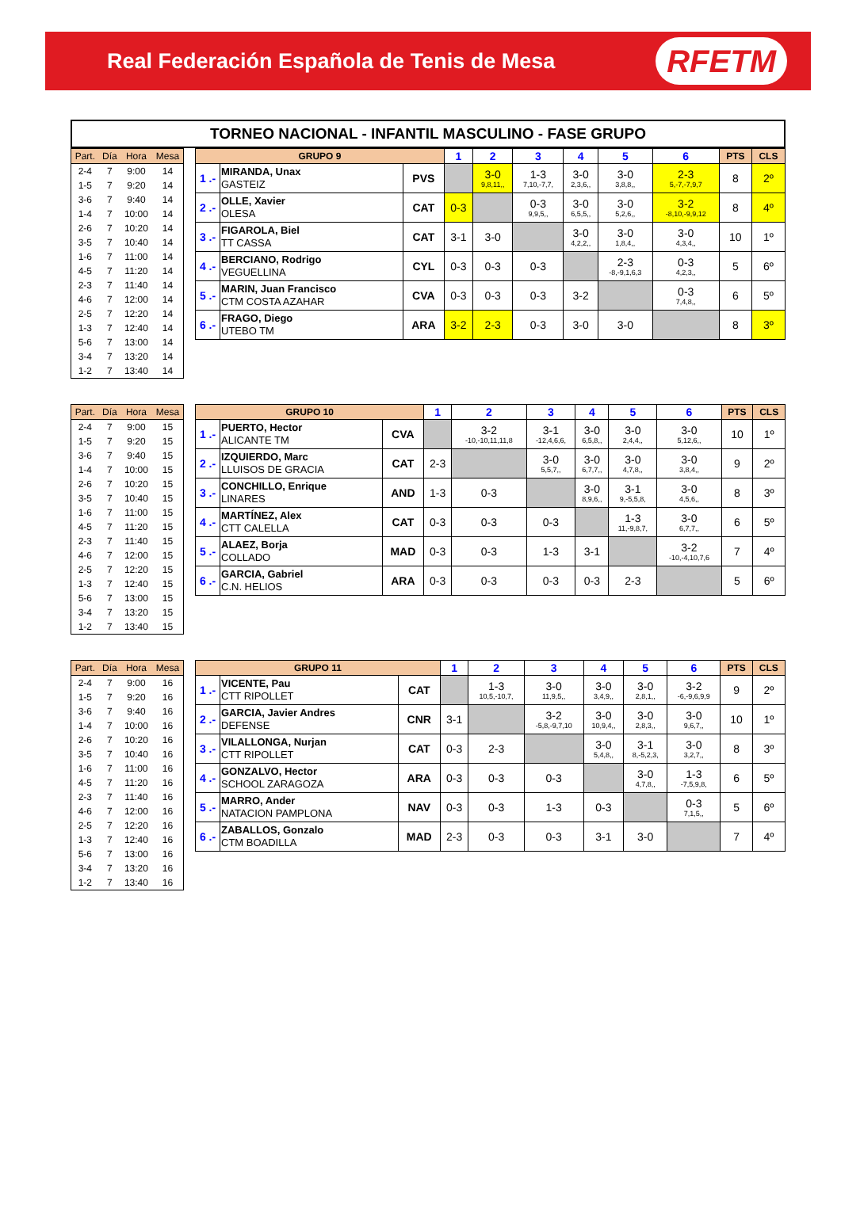Real Federación Española de Tenis de Mesa RFETM
TORNEO NACIONAL - INFANTIL MASCULINO - FASE GRUPO
| Part. | Día | Hora | Mesa |
| --- | --- | --- | --- |
| 2-4 | 7 | 9:00 | 14 |
| 1-5 | 7 | 9:20 | 14 |
| 3-6 | 7 | 9:40 | 14 |
| 1-4 | 7 | 10:00 | 14 |
| 2-6 | 7 | 10:20 | 14 |
| 3-5 | 7 | 10:40 | 14 |
| 1-6 | 7 | 11:00 | 14 |
| 4-5 | 7 | 11:20 | 14 |
| 2-3 | 7 | 11:40 | 14 |
| 4-6 | 7 | 12:00 | 14 |
| 2-5 | 7 | 12:20 | 14 |
| 1-3 | 7 | 12:40 | 14 |
| 5-6 | 7 | 13:00 | 14 |
| 3-4 | 7 | 13:20 | 14 |
| 1-2 | 7 | 13:40 | 14 |
| GRUPO 9 | | | 1 | 2 | 3 | 4 | 5 | 6 | PTS | CLS |
| --- | --- | --- | --- | --- | --- | --- | --- | --- | --- | --- |
| 1 .- | MIRANDA, Unax GASTEIZ | PVS | | 3-0 9,8,11,, | 1-3 7,10,-7,7, | 3-0 2,3,6,, | 3-0 3,8,8,, | 2-3 5,-7,-7,9,7 | 8 | 2º |
| 2 .- | OLLE, Xavier OLESA | CAT | 0-3 | | 0-3 9,9,5,, | 3-0 6,5,5,, | 3-0 5,2,6,, | 3-2 -8,10,-9,9,12 | 8 | 4º |
| 3 .- | FIGAROLA, Biel TT CASSA | CAT | 3-1 | 3-0 | | 3-0 4,2,2,, | 3-0 1,8,4,, | 3-0 4,3,4,, | 10 | 1º |
| 4 .- | BERCIANO, Rodrigo VEGUELLINA | CYL | 0-3 | 0-3 | 0-3 | | 2-3 -8,-9,1,6,3 | 0-3 4,2,3,, | 5 | 6º |
| 5 .- | MARIN, Juan Francisco CTM COSTA AZAHAR | CVA | 0-3 | 0-3 | 0-3 | 3-2 | | 0-3 7,4,8,, | 6 | 5º |
| 6 .- | FRAGO, Diego UTEBO TM | ARA | 3-2 | 2-3 | 0-3 | 3-0 | 3-0 | | 8 | 3º |
| Part. | Día | Hora | Mesa |
| --- | --- | --- | --- |
| 2-4 | 7 | 9:00 | 15 |
| 1-5 | 7 | 9:20 | 15 |
| 3-6 | 7 | 9:40 | 15 |
| 1-4 | 7 | 10:00 | 15 |
| 2-6 | 7 | 10:20 | 15 |
| 3-5 | 7 | 10:40 | 15 |
| 1-6 | 7 | 11:00 | 15 |
| 4-5 | 7 | 11:20 | 15 |
| 2-3 | 7 | 11:40 | 15 |
| 4-6 | 7 | 12:00 | 15 |
| 2-5 | 7 | 12:20 | 15 |
| 1-3 | 7 | 12:40 | 15 |
| 5-6 | 7 | 13:00 | 15 |
| 3-4 | 7 | 13:20 | 15 |
| 1-2 | 7 | 13:40 | 15 |
| GRUPO 10 | | | 1 | 2 | 3 | 4 | 5 | 6 | PTS | CLS |
| --- | --- | --- | --- | --- | --- | --- | --- | --- | --- | --- |
| 1 .- | PUERTO, Hector ALICANTE TM | CVA | | 3-2 -10,-10,11,11,8 | 3-1 -12,4,6,6, | 3-0 6,5,8,, | 3-0 2,4,4,, | 3-0 5,12,6,, | 10 | 1º |
| 2 .- | IZQUIERDO, Marc LLUISOS DE GRACIA | CAT | 2-3 | | 3-0 5,5,7,, | 3-0 6,7,7,, | 3-0 4,7,8,, | 3-0 3,8,4,, | 9 | 2º |
| 3 .- | CONCHILLO, Enrique LINARES | AND | 1-3 | 0-3 | | 3-0 8,9,6,, | 3-1 9,-5,5,8, | 3-0 4,5,6,, | 8 | 3º |
| 4 .- | MARTÍNEZ, Alex CTT CALELLA | CAT | 0-3 | 0-3 | 0-3 | | 1-3 11,-9,8,7, | 3-0 6,7,7,, | 6 | 5º |
| 5 .- | ALAEZ, Borja COLLADO | MAD | 0-3 | 0-3 | 1-3 | 3-1 | | 3-2 -10,-4,10,7,6 | 7 | 4º |
| 6 .- | GARCIA, Gabriel C.N. HELIOS | ARA | 0-3 | 0-3 | 0-3 | 0-3 | 2-3 | | 5 | 6º |
| Part. | Día | Hora | Mesa |
| --- | --- | --- | --- |
| 2-4 | 7 | 9:00 | 16 |
| 1-5 | 7 | 9:20 | 16 |
| 3-6 | 7 | 9:40 | 16 |
| 1-4 | 7 | 10:00 | 16 |
| 2-6 | 7 | 10:20 | 16 |
| 3-5 | 7 | 10:40 | 16 |
| 1-6 | 7 | 11:00 | 16 |
| 4-5 | 7 | 11:20 | 16 |
| 2-3 | 7 | 11:40 | 16 |
| 4-6 | 7 | 12:00 | 16 |
| 2-5 | 7 | 12:20 | 16 |
| 1-3 | 7 | 12:40 | 16 |
| 5-6 | 7 | 13:00 | 16 |
| 3-4 | 7 | 13:20 | 16 |
| 1-2 | 7 | 13:40 | 16 |
| GRUPO 11 | | | 1 | 2 | 3 | 4 | 5 | 6 | PTS | CLS |
| --- | --- | --- | --- | --- | --- | --- | --- | --- | --- | --- |
| 1 .- | VICENTE, Pau CTT RIPOLLET | CAT | | 1-3 10,5,-10,7, | 3-0 11,9,5,, | 3-0 3,4,9,, | 3-0 2,8,1,, | 3-2 -6,-9,6,9,9 | 9 | 2º |
| 2 .- | GARCIA, Javier Andres DEFENSE | CNR | 3-1 | | 3-2 -5,8,-9,7,10 | 3-0 10,9,4,, | 3-0 2,8,3,, | 3-0 9,6,7,, | 10 | 1º |
| 3 .- | VILALLONGA, Nurjan CTT RIPOLLET | CAT | 0-3 | 2-3 | | 3-0 5,4,8,, | 3-1 8,-5,2,3, | 3-0 3,2,7,, | 8 | 3º |
| 4 .- | GONZALVO, Hector SCHOOL ZARAGOZA | ARA | 0-3 | 0-3 | 0-3 | | 3-0 4,7,8,, | 1-3 -7,5,9,8, | 6 | 5º |
| 5 .- | MARRO, Ander NATACION PAMPLONA | NAV | 0-3 | 0-3 | 1-3 | 0-3 | | 0-3 7,1,5,, | 5 | 6º |
| 6 .- | ZABALLOS, Gonzalo CTM BOADILLA | MAD | 2-3 | 0-3 | 0-3 | 3-1 | 3-0 | | 7 | 4º |